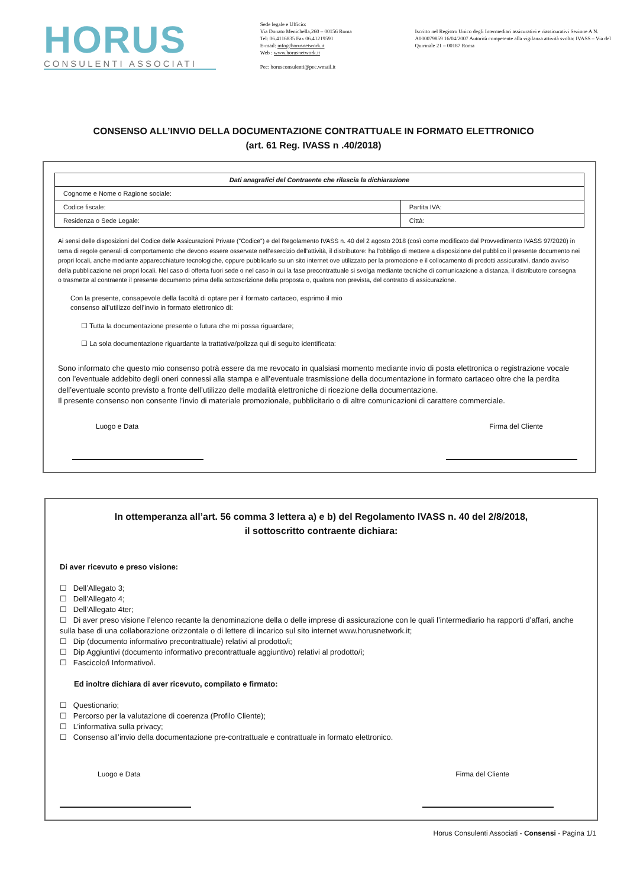HORUS
CONSULENTI ASSOCIATI
Sede legale e Ufficio:
Via Donato Menichella,260 – 00156 Roma
Tel: 06.4116835 Fax 06.41219591
E-mail: info@horusnetwork.it
Web : www.horusnetwork.it
Pec: horusconsulenti@pec.wmail.it
Iscritto nel Registro Unico degli Intermediari assicurativi e riassicurativi Sezione A N. A000079859 16/04/2007 Autorità competente alla vigilanza attività svolta: IVASS – Via del Quirinale 21 – 00187 Roma
CONSENSO ALL’INVIO DELLA DOCUMENTAZIONE CONTRATTUALE IN FORMATO ELETTRONICO
(art. 61 Reg. IVASS n .40/2018)
| Dati anagrafici del Contraente che rilascia la dichiarazione | |
| --- | --- |
| Cognome e Nome o Ragione sociale: | |
| Codice fiscale: | Partita IVA: |
| Residenza o Sede Legale: | Città: |
Ai sensi delle disposizioni del Codice delle Assicurazioni Private (“Codice”) e del Regolamento IVASS n. 40 del 2 agosto 2018 (così come modificato dal Provvedimento IVASS 97/2020) in tema di regole generali di comportamento che devono essere osservate nell’esercizio dell’attività, il distributore: ha l’obbligo di mettere a disposizione del pubblico il presente documento nei propri locali, anche mediante apparecchiature tecnologiche, oppure pubblicarlo su un sito internet ove utilizzato per la promozione e il collocamento di prodotti assicurativi, dando avviso della pubblicazione nei propri locali. Nel caso di offerta fuori sede o nel caso in cui la fase precontrattuale si svolga mediante tecniche di comunicazione a distanza, il distributore consegna o trasmette al contraente il presente documento prima della sottoscrizione della proposta o, qualora non prevista, del contratto di assicurazione.
Con la presente, consapevole della facoltà di optare per il formato cartaceo, esprimo il mio
consenso all’utilizzo dell’invio in formato elettronico di:
☐ Tutta la documentazione presente o futura che mi possa riguardare;
☐ La sola documentazione riguardante la trattativa/polizza qui di seguito identificata:
Sono informato che questo mio consenso potrà essere da me revocato in qualsiasi momento mediante invio di posta elettronica o registrazione vocale con l’eventuale addebito degli oneri connessi alla stampa e all’eventuale trasmissione della documentazione in formato cartaceo oltre che la perdita dell’eventuale sconto previsto a fronte dell’utilizzo delle modalità elettroniche di ricezione della documentazione.
Il presente consenso non consente l’invio di materiale promozionale, pubblicitario o di altre comunicazioni di carattere commerciale.
Luogo e Data Firma del Cliente
In ottemperanza all’art. 56 comma 3 lettera a) e b) del Regolamento IVASS n. 40 del 2/8/2018,
il sottoscritto contraente dichiara:
Di aver ricevuto e preso visione:
☐ Dell’Allegato 3;
☐ Dell’Allegato 4;
☐ Dell’Allegato 4ter;
☐ Di aver preso visione l’elenco recante la denominazione della o delle imprese di assicurazione con le quali l’intermediario ha rapporti d’affari, anche sulla base di una collaborazione orizzontale o di lettere di incarico sul sito internet www.horusnetwork.it;
☐ Dip (documento informativo precontrattuale) relativi al prodotto/i;
☐ Dip Aggiuntivi (documento informativo precontrattuale aggiuntivo) relativi al prodotto/i;
☐ Fascicolo/i Informativo/i.
Ed inoltre dichiara di aver ricevuto, compilato e firmato:
☐ Questionario;
☐ Percorso per la valutazione di coerenza (Profilo Cliente);
☐ L’informativa sulla privacy;
☐ Consenso all’invio della documentazione pre-contrattuale e contrattuale in formato elettronico.
Luogo e Data Firma del Cliente
Horus Consulenti Associati - Consensi - Pagina 1/1